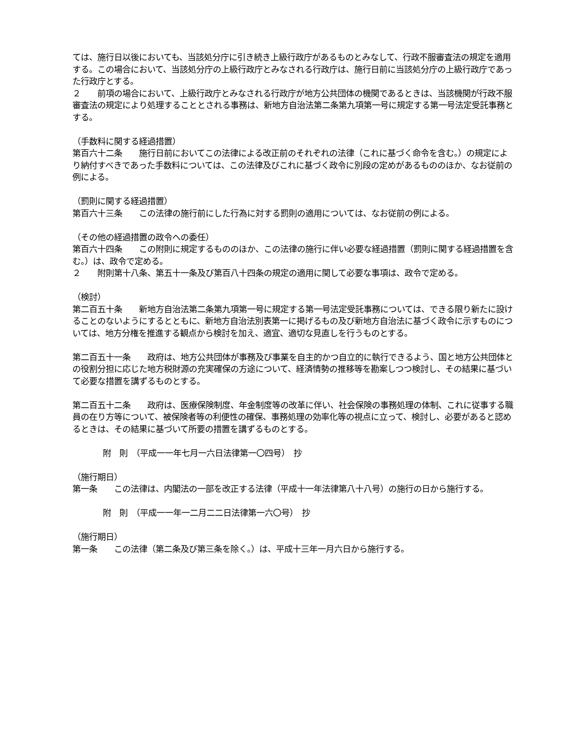ては、施行日以後においても、当該処分庁に引き続き上級行政庁があるものとみなして、行政不服審査法の規定を適用する。この場合において、当該処分庁の上級行政庁とみなされる行政庁は、施行日前に当該処分庁の上級行政庁であった行政庁とする。
２　　前項の場合において、上級行政庁とみなされる行政庁が地方公共団体の機関であるときは、当該機関が行政不服審査法の規定により処理することとされる事務は、新地方自治法第二条第九項第一号に規定する第一号法定受託事務とする。
（手数料に関する経過措置）
第百六十二条　　施行日前においてこの法律による改正前のそれぞれの法律（これに基づく命令を含む。）の規定により納付すべきであった手数料については、この法律及びこれに基づく政令に別段の定めがあるもののほか、なお従前の例による。
（罰則に関する経過措置）
第百六十三条　　この法律の施行前にした行為に対する罰則の適用については、なお従前の例による。
（その他の経過措置の政令への委任）
第百六十四条　　この附則に規定するもののほか、この法律の施行に伴い必要な経過措置（罰則に関する経過措置を含む。）は、政令で定める。
２　　附則第十八条、第五十一条及び第百八十四条の規定の適用に関して必要な事項は、政令で定める。
（検討）
第二百五十条　　新地方自治法第二条第九項第一号に規定する第一号法定受託事務については、できる限り新たに設けることのないようにするとともに、新地方自治法別表第一に掲げるもの及び新地方自治法に基づく政令に示すものについては、地方分権を推進する観点から検討を加え、適宜、適切な見直しを行うものとする。
第二百五十一条　　政府は、地方公共団体が事務及び事業を自主的かつ自立的に執行できるよう、国と地方公共団体との役割分担に応じた地方税財源の充実確保の方途について、経済情勢の推移等を勘案しつつ検討し、その結果に基づいて必要な措置を講ずるものとする。
第二百五十二条　　政府は、医療保険制度、年金制度等の改革に伴い、社会保険の事務処理の体制、これに従事する職員の在り方等について、被保険者等の利便性の確保、事務処理の効率化等の視点に立って、検討し、必要があると認めるときは、その結果に基づいて所要の措置を講ずるものとする。
附　則　（平成一一年七月一六日法律第一〇四号）　抄
（施行期日）
第一条　　この法律は、内閣法の一部を改正する法律（平成十一年法律第八十八号）の施行の日から施行する。
附　則　（平成一一年一二月二二日法律第一六〇号）　抄
（施行期日）
第一条　　この法律（第二条及び第三条を除く。）は、平成十三年一月六日から施行する。